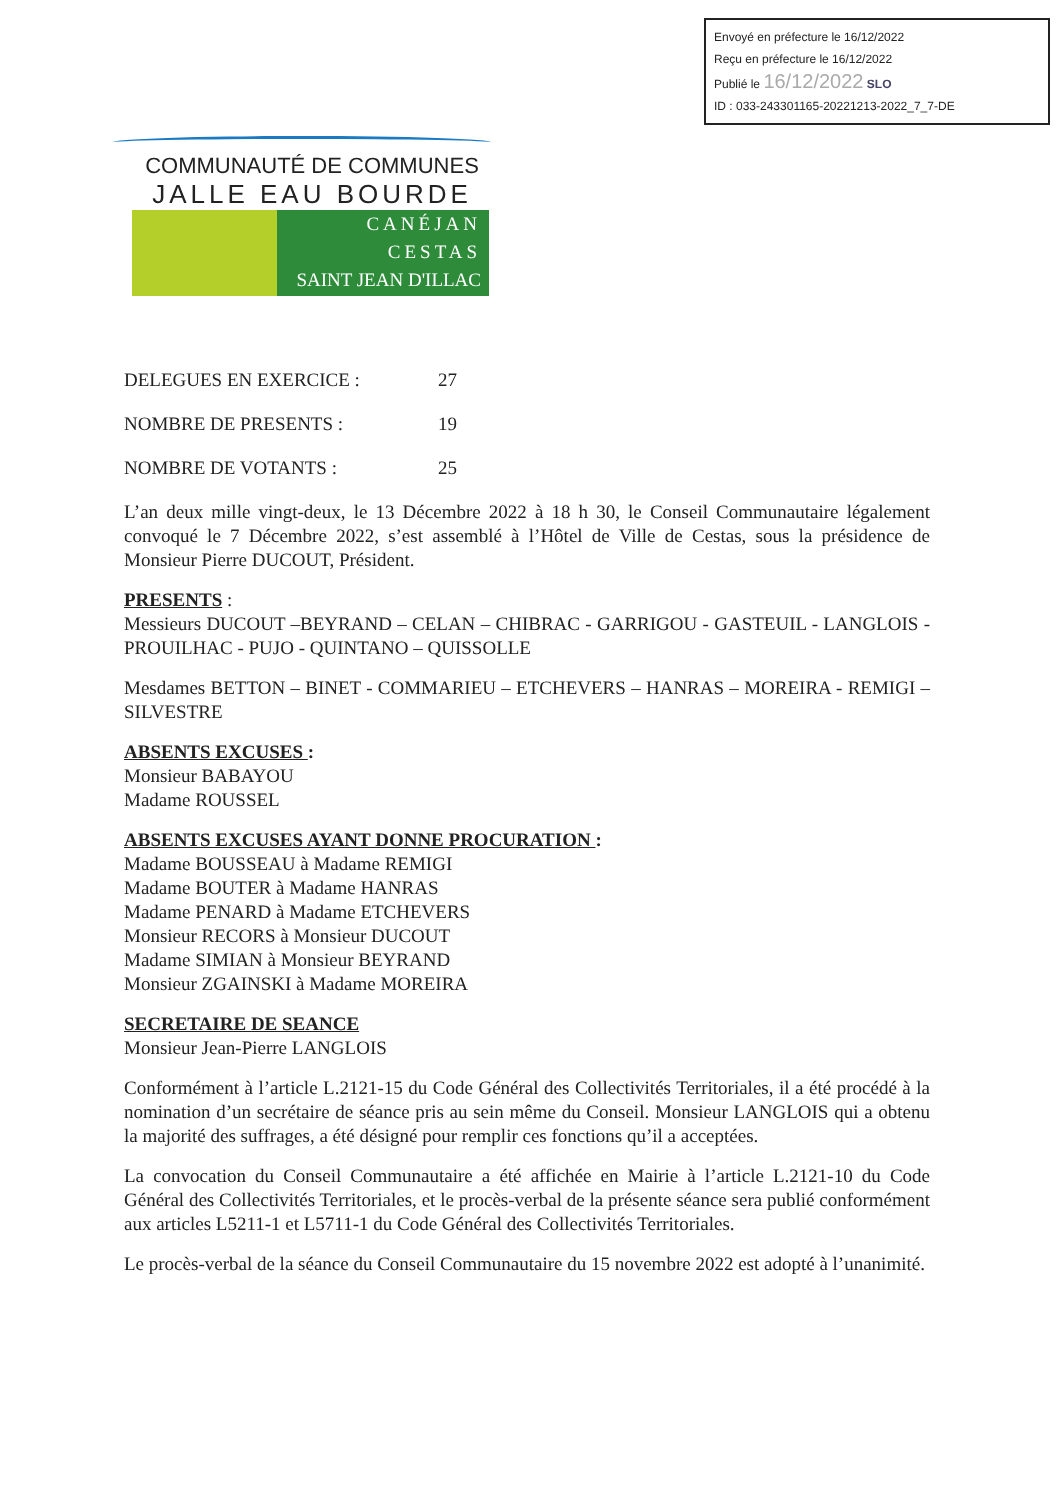Envoyé en préfecture le 16/12/2022
Reçu en préfecture le 16/12/2022
Publié le 16/12/2022 SLO
ID : 033-243301165-20221213-2022_7_7-DE
COMMUNAUTÉ DE COMMUNES
JALLE EAU BOURDE
CANÉJAN
CESTAS
SAINT JEAN D'ILLAC
DELEGUES EN EXERCICE : 27
NOMBRE DE PRESENTS : 19
NOMBRE DE VOTANTS : 25
L’an deux mille vingt-deux, le 13 Décembre 2022 à 18 h 30, le Conseil Communautaire légalement convoqué le 7 Décembre 2022, s’est assemblé à l’Hôtel de Ville de Cestas, sous la présidence de Monsieur Pierre DUCOUT, Président.
PRESENTS :
Messieurs DUCOUT –BEYRAND – CELAN – CHIBRAC - GARRIGOU - GASTEUIL - LANGLOIS - PROUILHAC - PUJO - QUINTANO – QUISSOLLE
Mesdames BETTON – BINET - COMMARIEU – ETCHEVERS – HANRAS – MOREIRA - REMIGI – SILVESTRE
ABSENTS EXCUSES :
Monsieur BABAYOU
Madame ROUSSEL
ABSENTS EXCUSES AYANT DONNE PROCURATION :
Madame BOUSSEAU à Madame REMIGI
Madame BOUTER à Madame HANRAS
Madame PENARD à Madame ETCHEVERS
Monsieur RECORS à Monsieur DUCOUT
Madame SIMIAN à Monsieur BEYRAND
Monsieur ZGAINSKI à Madame MOREIRA
SECRETAIRE DE SEANCE
Monsieur Jean-Pierre LANGLOIS
Conformément à l’article L.2121-15 du Code Général des Collectivités Territoriales, il a été procédé à la nomination d’un secrétaire de séance pris au sein même du Conseil. Monsieur LANGLOIS qui a obtenu la majorité des suffrages, a été désigné pour remplir ces fonctions qu’il a acceptées.
La convocation du Conseil Communautaire a été affichée en Mairie à l’article L.2121-10 du Code Général des Collectivités Territoriales, et le procès-verbal de la présente séance sera publié conformément aux articles L5211-1 et L5711-1 du Code Général des Collectivités Territoriales.
Le procès-verbal de la séance du Conseil Communautaire du 15 novembre 2022 est adopté à l’unanimité.